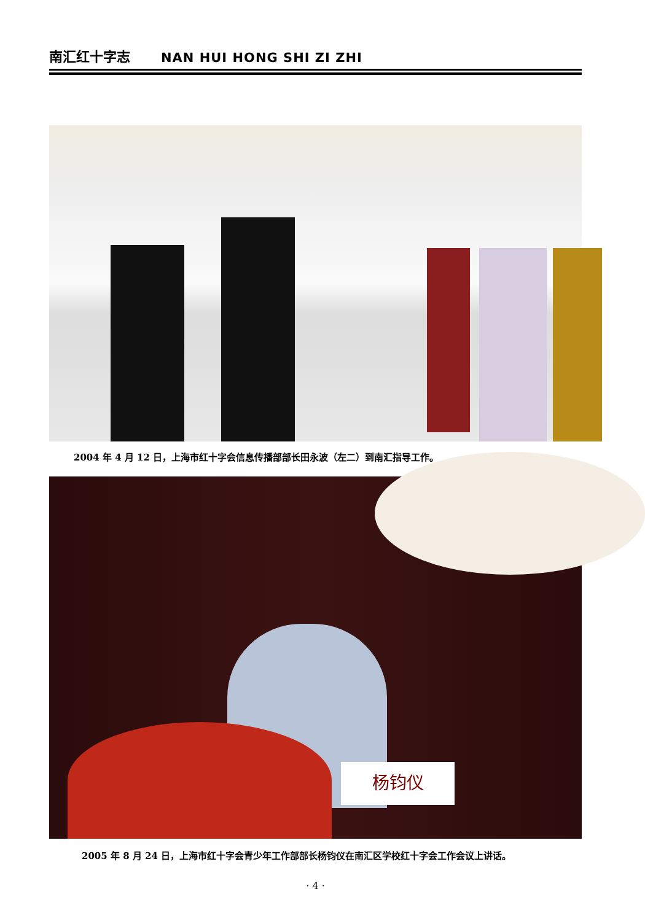南汇红十字志 NAN HUI HONG SHI ZI ZHI
2004 年 4 月 12 日，上海市红十字会信息传播部部长田永波（左二）到南汇指导工作。
杨钧仪
2005 年 8 月 24 日，上海市红十字会青少年工作部部长杨钧仪在南汇区学校红十字会工作会议上讲话。
· 4 ·